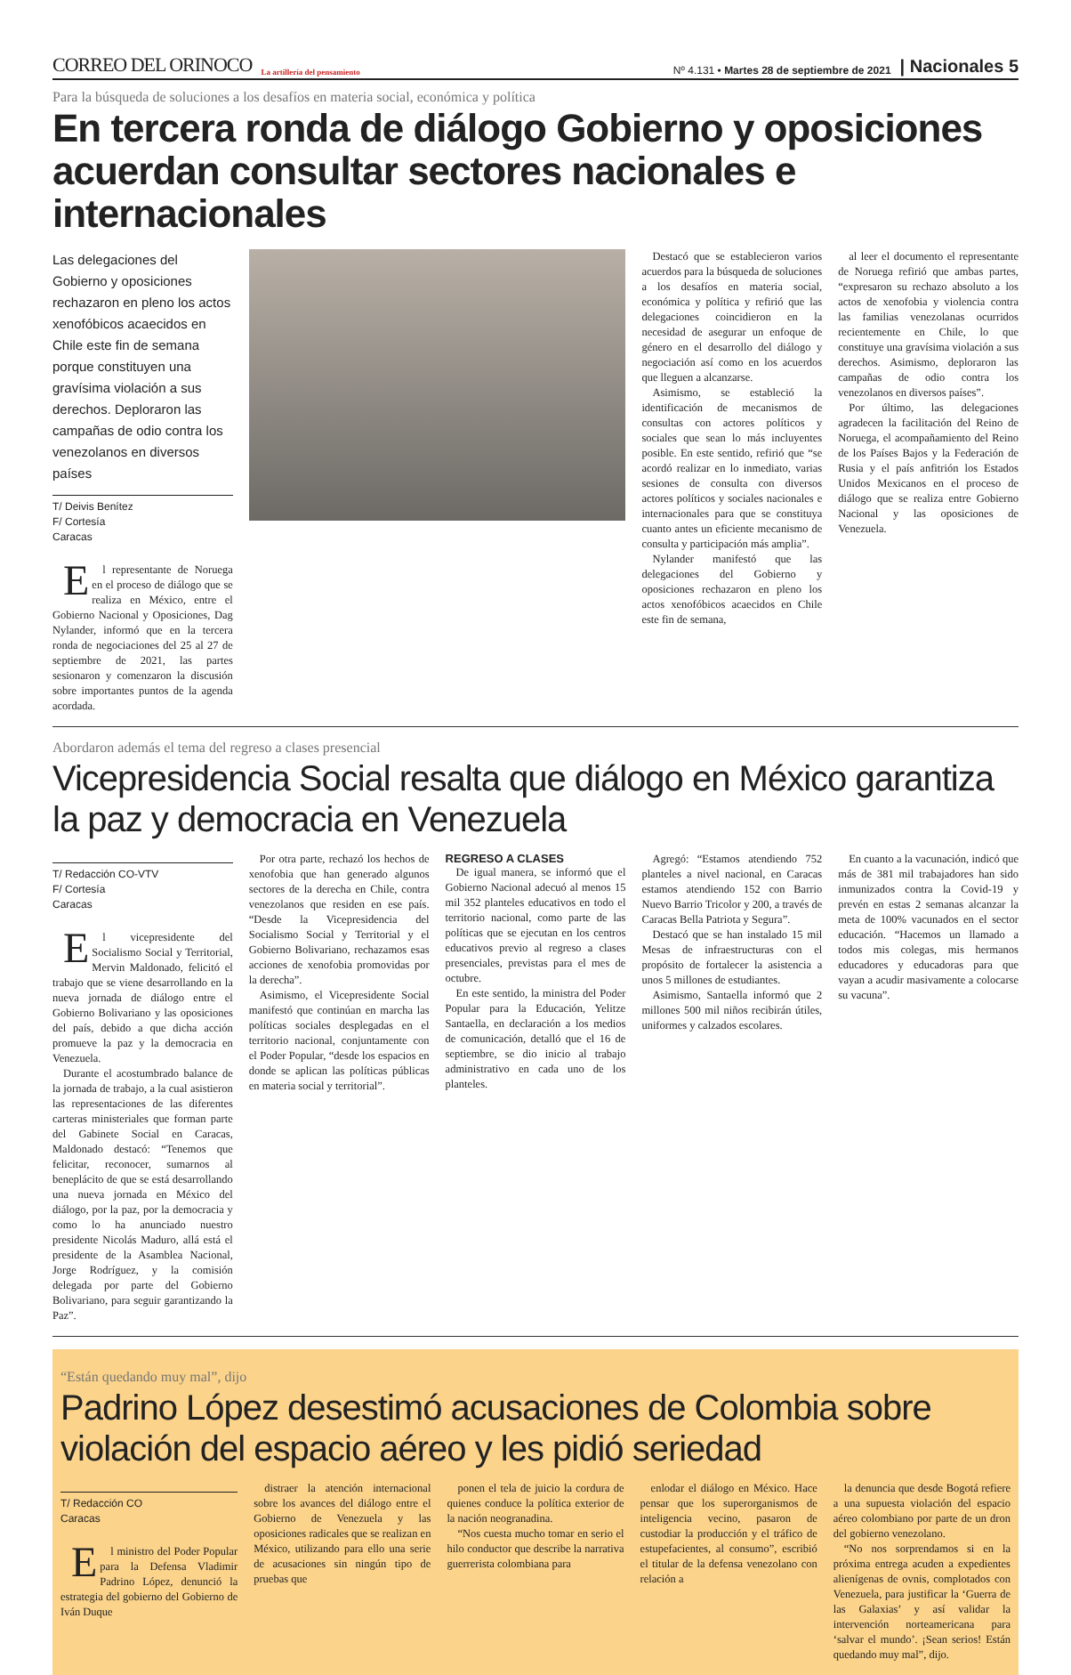CORREO DEL ORINOCO La artillería del pensamiento Nº 4.131 • Martes 28 de septiembre de 2021 | Nacionales 5
Para la búsqueda de soluciones a los desafíos en materia social, económica y política
En tercera ronda de diálogo Gobierno y oposiciones acuerdan consultar sectores nacionales e internacionales
Las delegaciones del Gobierno y oposiciones rechazaron en pleno los actos xenofóbicos acaecidos en Chile este fin de semana porque constituyen una gravísima violación a sus derechos. Deploraron las campañas de odio contra los venezolanos en diversos países
T/ Deivis Benítez
F/ Cortesía
Caracas
El representante de Noruega en el proceso de diálogo que se realiza en México, entre el Gobierno Nacional y Oposiciones, Dag Nylander, informó que en la tercera ronda de negociaciones del 25 al 27 de septiembre de 2021, las partes sesionaron y comenzaron la discusión sobre importantes puntos de la agenda acordada.
Destacó que se establecieron varios acuerdos para la búsqueda de soluciones a los desafíos en materia social, económica y política y refirió que las delegaciones coincidieron en la necesidad de asegurar un enfoque de género en el desarrollo del diálogo y negociación así como en los acuerdos que lleguen a alcanzarse.
Asimismo, se estableció la identificación de mecanismos de consultas con actores políticos y sociales que sean lo más incluyentes posible. En este sentido, refirió que “se acordó realizar en lo inmediato, varias sesiones de consulta con diversos actores políticos y sociales nacionales e internacionales para que se constituya cuanto antes un eficiente mecanismo de consulta y participación más amplia”.
Nylander manifestó que las delegaciones del Gobierno y oposiciones rechazaron en pleno los actos xenofóbicos acaecidos en Chile este fin de semana,
al leer el documento el representante de Noruega refirió que ambas partes, “expresaron su rechazo absoluto a los actos de xenofobia y violencia contra las familias venezolanas ocurridos recientemente en Chile, lo que constituye una gravísima violación a sus derechos. Asimismo, deploraron las campañas de odio contra los venezolanos en diversos países”.
Por último, las delegaciones agradecen la facilitación del Reino de Noruega, el acompañamiento del Reino de los Países Bajos y la Federación de Rusia y el país anfitrión los Estados Unidos Mexicanos en el proceso de diálogo que se realiza entre Gobierno Nacional y las oposiciones de Venezuela.
Abordaron además el tema del regreso a clases presencial
Vicepresidencia Social resalta que diálogo en México garantiza la paz y democracia en Venezuela
T/ Redacción CO-VTV
F/ Cortesía
Caracas
El vicepresidente del Socialismo Social y Territorial, Mervin Maldonado, felicitó el trabajo que se viene desarrollando en la nueva jornada de diálogo entre el Gobierno Bolivariano y las oposiciones del país, debido a que dicha acción promueve la paz y la democracia en Venezuela.
Durante el acostumbrado balance de la jornada de trabajo, a la cual asistieron las representaciones de las diferentes carteras ministeriales que forman parte del Gabinete Social en Caracas, Maldonado destacó: “Tenemos que felicitar, reconocer, sumarnos al beneplácito de que se está desarrollando una nueva jornada en México del diálogo, por la paz, por la democracia y como lo ha anunciado nuestro presidente Nicolás Maduro, allá está el presidente de la Asamblea Nacional, Jorge Rodríguez, y la comisión delegada por parte del Gobierno Bolivariano, para seguir garantizando la Paz”.
Por otra parte, rechazó los hechos de xenofobia que han generado algunos sectores de la derecha en Chile, contra venezolanos que residen en ese país. “Desde la Vicepresidencia del Socialismo Social y Territorial y el Gobierno Bolivariano, rechazamos esas acciones de xenofobia promovidas por la derecha”.
Asimismo, el Vicepresidente Social manifestó que continúan en marcha las políticas sociales desplegadas en el territorio nacional, conjuntamente con el Poder Popular, “desde los espacios en donde se aplican las políticas públicas en materia social y territorial”.
REGRESO A CLASES
De igual manera, se informó que el Gobierno Nacional adecuó al menos 15 mil 352 planteles educativos en todo el territorio nacional, como parte de las políticas que se ejecutan en los centros educativos previo al regreso a clases presenciales, previstas para el mes de octubre.
En este sentido, la ministra del Poder Popular para la Educación, Yelitze Santaella, en declaración a los medios de comunicación, detalló que el 16 de septiembre, se dio inicio al trabajo administrativo en cada uno de los planteles.
Agregó: “Estamos atendiendo 752 planteles a nivel nacional, en Caracas estamos atendiendo 152 con Barrio Nuevo Barrio Tricolor y 200, a través de Caracas Bella Patriota y Segura”.
Destacó que se han instalado 15 mil Mesas de infraestructuras con el propósito de fortalecer la asistencia a unos 5 millones de estudiantes.
Asimismo, Santaella informó que 2 millones 500 mil niños recibirán útiles, uniformes y calzados escolares.
En cuanto a la vacunación, indicó que más de 381 mil trabajadores han sido inmunizados contra la Covid-19 y prevén en estas 2 semanas alcanzar la meta de 100% vacunados en el sector educación. “Hacemos un llamado a todos mis colegas, mis hermanos educadores y educadoras para que vayan a acudir masivamente a colocarse su vacuna”.
“Están quedando muy mal”, dijo
Padrino López desestimó acusaciones de Colombia sobre violación del espacio aéreo y les pidió seriedad
T/ Redacción CO
Caracas
El ministro del Poder Popular para la Defensa Vladimir Padrino López, denunció la estrategia del gobierno del Gobierno de Iván Duque
distraer la atención internacional sobre los avances del diálogo entre el Gobierno de Venezuela y las oposiciones radicales que se realizan en México, utilizando para ello una serie de acusaciones sin ningún tipo de pruebas que
ponen el tela de juicio la cordura de quienes conduce la política exterior de la nación neogranadina.
“Nos cuesta mucho tomar en serio el hilo conductor que describe la narrativa guerrerista colombiana para
enlodar el diálogo en México. Hace pensar que los superorganismos de inteligencia vecino, pasaron de custodiar la producción y el tráfico de estupefacientes, al consumo”, escribió el titular de la defensa venezolano con relación a
la denuncia que desde Bogotá refiere a una supuesta violación del espacio aéreo colombiano por parte de un dron del gobierno venezolano.
“No nos sorprendamos si en la próxima entrega acuden a expedientes alienígenas de ovnis, complotados con Venezuela, para justificar la ‘Guerra de las Galaxias’ y así validar la intervención norteamericana para ‘salvar el mundo’. ¡Sean serios! Están quedando muy mal”, dijo.